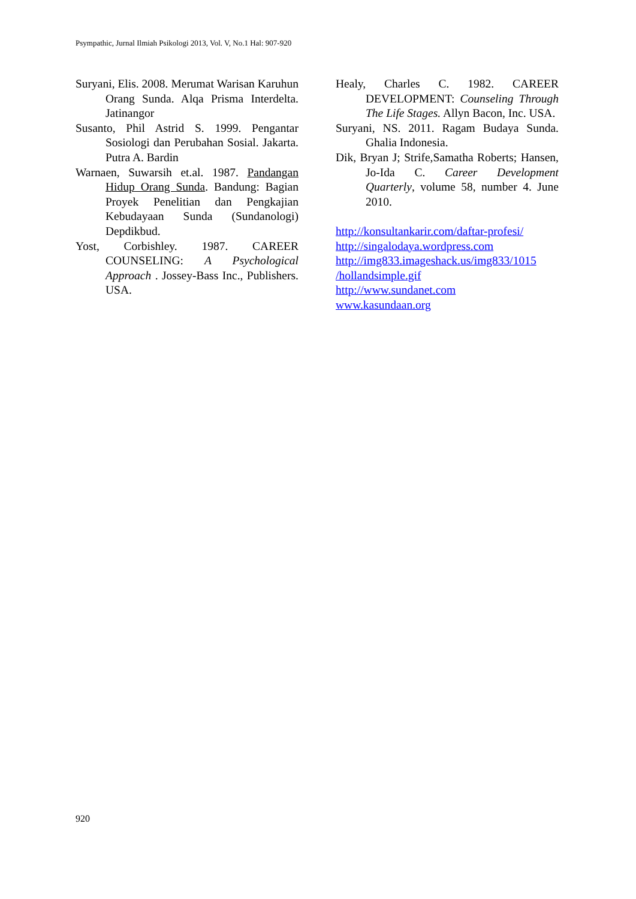Psympathic, Jurnal Ilmiah Psikologi 2013, Vol. V, No.1 Hal: 907-920
Suryani, Elis. 2008. Merumat Warisan Karuhun Orang Sunda. Alqa Prisma Interdelta. Jatinangor
Susanto, Phil Astrid S. 1999. Pengantar Sosiologi dan Perubahan Sosial. Jakarta. Putra A. Bardin
Warnaen, Suwarsih et.al. 1987. Pandangan Hidup Orang Sunda. Bandung: Bagian Proyek Penelitian dan Pengkajian Kebudayaan Sunda (Sundanologi) Depdikbud.
Yost, Corbishley. 1987. CAREER COUNSELING: A Psychological Approach . Jossey-Bass Inc., Publishers. USA.
Healy, Charles C. 1982. CAREER DEVELOPMENT: Counseling Through The Life Stages. Allyn Bacon, Inc. USA.
Suryani, NS. 2011. Ragam Budaya Sunda. Ghalia Indonesia.
Dik, Bryan J; Strife,Samatha Roberts; Hansen, Jo-Ida C. Career Development Quarterly, volume 58, number 4. June 2010.
http://konsultankarir.com/daftar-profesi/
http://singalodaya.wordpress.com
http://img833.imageshack.us/img833/1015 /hollandsimple.gif
http://www.sundanet.com
www.kasundaan.org
920